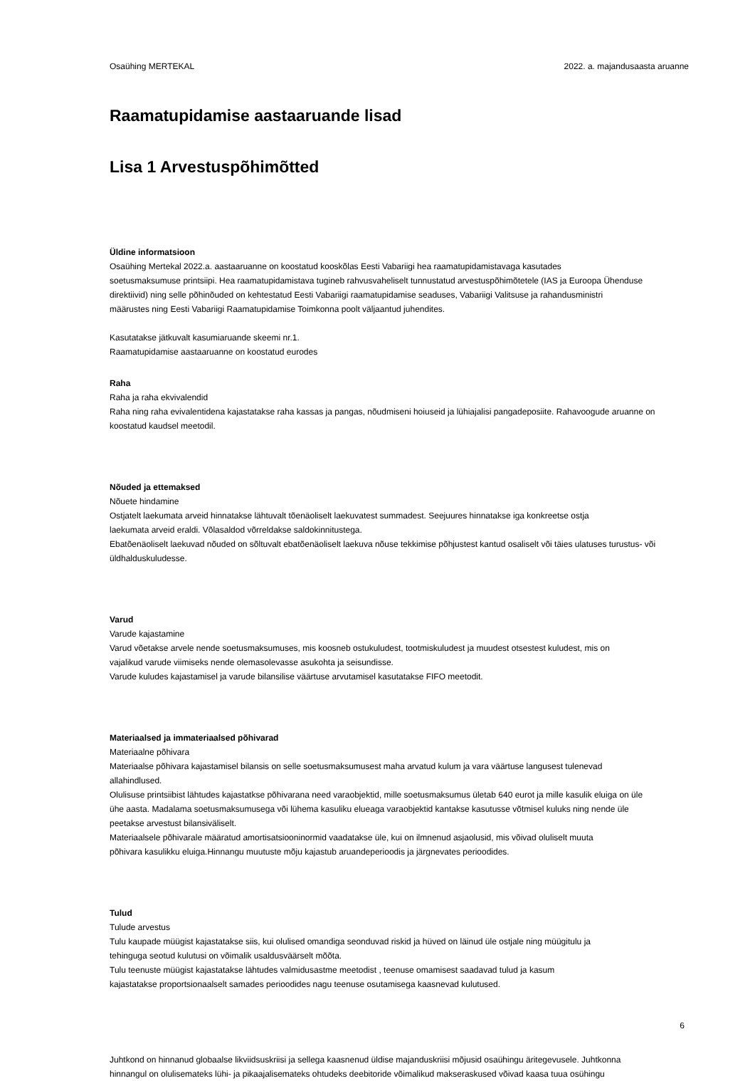Osaühing MERTEKAL 2022. a. majandusaasta aruanne
Raamatupidamise aastaaruande lisad
Lisa 1 Arvestuspõhimõtted
Üldine informatsioon
Osaühing Mertekal 2022.a. aastaaruanne on koostatud kooskõlas Eesti Vabariigi hea raamatupidamistavaga kasutades
soetusmaksumuse printsiipi. Hea raamatupidamistava tugineb rahvusvaheliselt tunnustatud arvestuspõhimõtetele (IAS ja Euroopa Ühenduse
direktiivid) ning selle põhinõuded on kehtestatud Eesti Vabariigi raamatupidamise seaduses, Vabariigi Valitsuse ja rahandusministri
määrustes ning Eesti Vabariigi Raamatupidamise Toimkonna poolt väljaantud juhendites.
Kasutatakse jätkuvalt kasumiaruande skeemi nr.1.
Raamatupidamise aastaaruanne on koostatud eurodes
Raha
Raha ja raha ekvivalendid
Raha ning raha evivalentidena kajastatakse raha kassas ja pangas, nõudmiseni hoiuseid ja lühiajalisi pangadeposiite. Rahavoogude aruanne on
koostatud kaudsel meetodil.
Nõuded ja ettemaksed
Nõuete hindamine
Ostjatelt laekumata arveid hinnatakse lähtuvalt tõenäoliselt laekuvatest summadest. Seejuures hinnatakse iga konkreetse ostja
laekumata arveid eraldi. Võlasaldod võrreldakse saldokinnitustega.
Ebatõenäoliselt laekuvad nõuded on sõltuvalt ebatõenäoliselt laekuva nõuse tekkimise põhjustest kantud osaliselt või täies ulatuses turustus- või
üldhalduskuludesse.
Varud
Varude kajastamine
Varud võetakse arvele nende soetusmaksumuses, mis koosneb ostukuludest, tootmiskuludest ja muudest otsestest kuludest, mis on
vajalikud varude viimiseks nende olemasolevasse asukohta ja seisundisse.
Varude kuludes kajastamisel ja varude bilansilise väärtuse arvutamisel kasutatakse FIFO meetodit.
Materiaalsed ja immateriaalsed põhivarad
Materiaalne põhivara
Materiaalse põhivara kajastamisel bilansis on selle soetusmaksumusest maha arvatud kulum ja vara väärtuse langusest tulenevad
allahindlused.
Olulisuse printsiibist lähtudes kajastatkse põhivarana need varaobjektid, mille soetusmaksumus ületab 640 eurot ja mille kasulik eluiga on üle
ühe aasta. Madalama soetusmaksumusega või lühema kasuliku elueaga varaobjektid kantakse kasutusse võtmisel kuluks ning nende üle
peetakse arvestust bilansiväliselt.
Materiaalsele põhivarale määratud amortisatsiooninormid vaadatakse üle, kui on ilmnenud asjaolusid, mis võivad oluliselt muuta
põhivara kasulikku eluiga.Hinnangu muutuste mõju kajastub aruandeperioodis ja järgnevates perioodides.
Tulud
Tulude arvestus
Tulu kaupade müügist kajastatakse siis, kui olulised omandiga seonduvad riskid ja hüved on läinud üle ostjale ning müügitulu ja
tehinguga seotud kulutusi on võimalik usaldusväärselt mõõta.
Tulu teenuste müügist kajastatakse lähtudes valmidusastme meetodist , teenuse omamisest saadavad tulud ja kasum
kajastatakse proportsionaalselt samades perioodides nagu teenuse osutamisega kaasnevad kulutused.
Juhtkond on hinnanud globaalse likviidsuskriisi ja sellega kaasnenud üldise majanduskriisi mõjusid osaühingu äritegevusele. Juhtkonna
hinnangul on olulisemateks lühi- ja pikaajalisemateks ohtudeks deebitoride võimalikud makseraskused võivad kaasa tuua osühingu
6